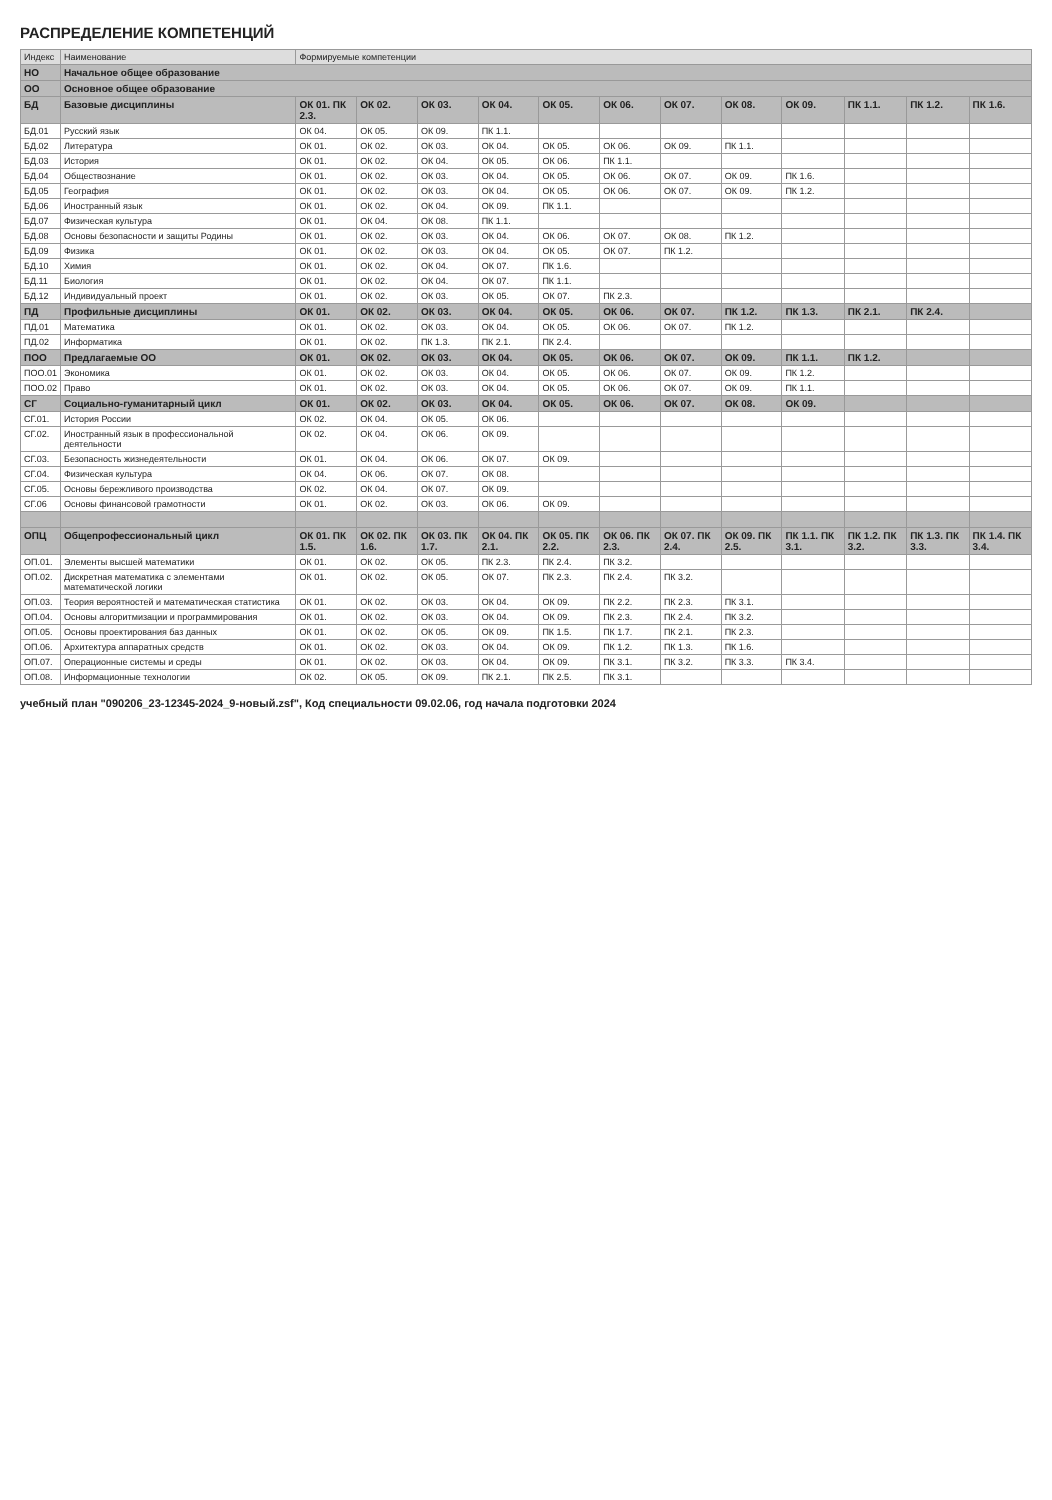РАСПРЕДЕЛЕНИЕ КОМПЕТЕНЦИЙ
| Индекс | Наименование | Формируемые компетенции | | | | | | | | | | | |
| --- | --- | --- | --- | --- | --- | --- | --- | --- | --- | --- | --- | --- | --- |
| НО | Начальное общее образование | | | | | | | | | | | | |
| ОО | Основное общее образование | | | | | | | | | | | | |
| БД | Базовые дисциплины | ОК 01. ПК 2.3. | ОК 02. | ОК 03. | ОК 04. | ОК 05. | ОК 06. | ОК 07. | ОК 08. | ОК 09. | ПК 1.1. | ПК 1.2. | ПК 1.6. |
| БД.01 | Русский язык | ОК 04. | ОК 05. | ОК 09. | ПК 1.1. | | | | | | | | |
| БД.02 | Литература | ОК 01. | ОК 02. | ОК 03. | ОК 04. | ОК 05. | ОК 06. | ОК 09. | ПК 1.1. | | | | |
| БД.03 | История | ОК 01. | ОК 02. | ОК 04. | ОК 05. | ОК 06. | ПК 1.1. | | | | | | |
| БД.04 | Обществознание | ОК 01. | ОК 02. | ОК 03. | ОК 04. | ОК 05. | ОК 06. | ОК 07. | ОК 09. | ПК 1.6. | | | |
| БД.05 | География | ОК 01. | ОК 02. | ОК 03. | ОК 04. | ОК 05. | ОК 06. | ОК 07. | ОК 09. | ПК 1.2. | | | |
| БД.06 | Иностранный язык | ОК 01. | ОК 02. | ОК 04. | ОК 09. | ПК 1.1. | | | | | | | |
| БД.07 | Физическая культура | ОК 01. | ОК 04. | ОК 08. | ПК 1.1. | | | | | | | | |
| БД.08 | Основы безопасности и защиты Родины | ОК 01. | ОК 02. | ОК 03. | ОК 04. | ОК 06. | ОК 07. | ОК 08. | ПК 1.2. | | | | |
| БД.09 | Физика | ОК 01. | ОК 02. | ОК 03. | ОК 04. | ОК 05. | ОК 07. | ПК 1.2. | | | | | |
| БД.10 | Химия | ОК 01. | ОК 02. | ОК 04. | ОК 07. | ПК 1.6. | | | | | | | |
| БД.11 | Биология | ОК 01. | ОК 02. | ОК 04. | ОК 07. | ПК 1.1. | | | | | | | |
| БД.12 | Индивидуальный проект | ОК 01. | ОК 02. | ОК 03. | ОК 05. | ОК 07. | ПК 2.3. | | | | | | |
| ПД | Профильные дисциплины | ОК 01. | ОК 02. | ОК 03. | ОК 04. | ОК 05. | ОК 06. | ОК 07. | ПК 1.2. | ПК 1.3. | ПК 2.1. | ПК 2.4. | |
| ПД.01 | Математика | ОК 01. | ОК 02. | ОК 03. | ОК 04. | ОК 05. | ОК 06. | ОК 07. | ПК 1.2. | | | | |
| ПД.02 | Информатика | ОК 01. | ОК 02. | ПК 1.3. | ПК 2.1. | ПК 2.4. | | | | | | | |
| ПОО | Предлагаемые ОО | ОК 01. | ОК 02. | ОК 03. | ОК 04. | ОК 05. | ОК 06. | ОК 07. | ОК 09. | ПК 1.1. | ПК 1.2. | | |
| ПОО.01 | Экономика | ОК 01. | ОК 02. | ОК 03. | ОК 04. | ОК 05. | ОК 06. | ОК 07. | ОК 09. | ПК 1.2. | | | |
| ПОО.02 | Право | ОК 01. | ОК 02. | ОК 03. | ОК 04. | ОК 05. | ОК 06. | ОК 07. | ОК 09. | ПК 1.1. | | | |
| СГ | Социально-гуманитарный цикл | ОК 01. | ОК 02. | ОК 03. | ОК 04. | ОК 05. | ОК 06. | ОК 07. | ОК 08. | ОК 09. | | | |
| СГ.01. | История России | ОК 02. | ОК 04. | ОК 05. | ОК 06. | | | | | | | | |
| СГ.02. | Иностранный язык в профессиональной деятельности | ОК 02. | ОК 04. | ОК 06. | ОК 09. | | | | | | | | |
| СГ.03. | Безопасность жизнедеятельности | ОК 01. | ОК 04. | ОК 06. | ОК 07. | ОК 09. | | | | | | | |
| СГ.04. | Физическая культура | ОК 04. | ОК 06. | ОК 07. | ОК 08. | | | | | | | | |
| СГ.05. | Основы бережливого производства | ОК 02. | ОК 04. | ОК 07. | ОК 09. | | | | | | | | |
| СГ.06 | Основы финансовой грамотности | ОК 01. | ОК 02. | ОК 03. | ОК 06. | ОК 09. | | | | | | | |
| ОПЦ | Общепрофессиональный цикл | ОК 01. ПК 1.5. | ОК 02. ПК 1.6. | ОК 03. ПК 1.7. | ОК 04. ПК 2.1. | ОК 05. ПК 2.2. | ОК 06. ПК 2.3. | ОК 07. ПК 2.4. | ОК 09. ПК 2.5. | ПК 1.1. ПК 3.1. | ПК 1.2. ПК 3.2. | ПК 1.3. ПК 3.3. | ПК 1.4. ПК 3.4. |
| ОП.01. | Элементы высшей математики | ОК 01. | ОК 02. | ОК 05. | ПК 2.3. | ПК 2.4. | ПК 3.2. | | | | | | |
| ОП.02. | Дискретная математика с элементами математической логики | ОК 01. | ОК 02. | ОК 05. | ОК 07. | ПК 2.3. | ПК 2.4. | ПК 3.2. | | | | | |
| ОП.03. | Теория вероятностей и математическая статистика | ОК 01. | ОК 02. | ОК 03. | ОК 04. | ОК 09. | ПК 2.2. | ПК 2.3. | ПК 3.1. | | | | |
| ОП.04. | Основы алгоритмизации и программирования | ОК 01. | ОК 02. | ОК 03. | ОК 04. | ОК 09. | ПК 2.3. | ПК 2.4. | ПК 3.2. | | | | |
| ОП.05. | Основы проектирования баз данных | ОК 01. | ОК 02. | ОК 05. | ОК 09. | ПК 1.5. | ПК 1.7. | ПК 2.1. | ПК 2.3. | | | | |
| ОП.06. | Архитектура аппаратных средств | ОК 01. | ОК 02. | ОК 03. | ОК 04. | ОК 09. | ПК 1.2. | ПК 1.3. | ПК 1.6. | | | | |
| ОП.07. | Операционные системы и среды | ОК 01. | ОК 02. | ОК 03. | ОК 04. | ОК 09. | ПК 3.1. | ПК 3.2. | ПК 3.3. | ПК 3.4. | | | |
| ОП.08. | Информационные технологии | ОК 02. | ОК 05. | ОК 09. | ПК 2.1. | ПК 2.5. | ПК 3.1. | | | | | | |
учебный план "090206_23-12345-2024_9-новый.zsf", Код специальности 09.02.06, год начала подготовки 2024